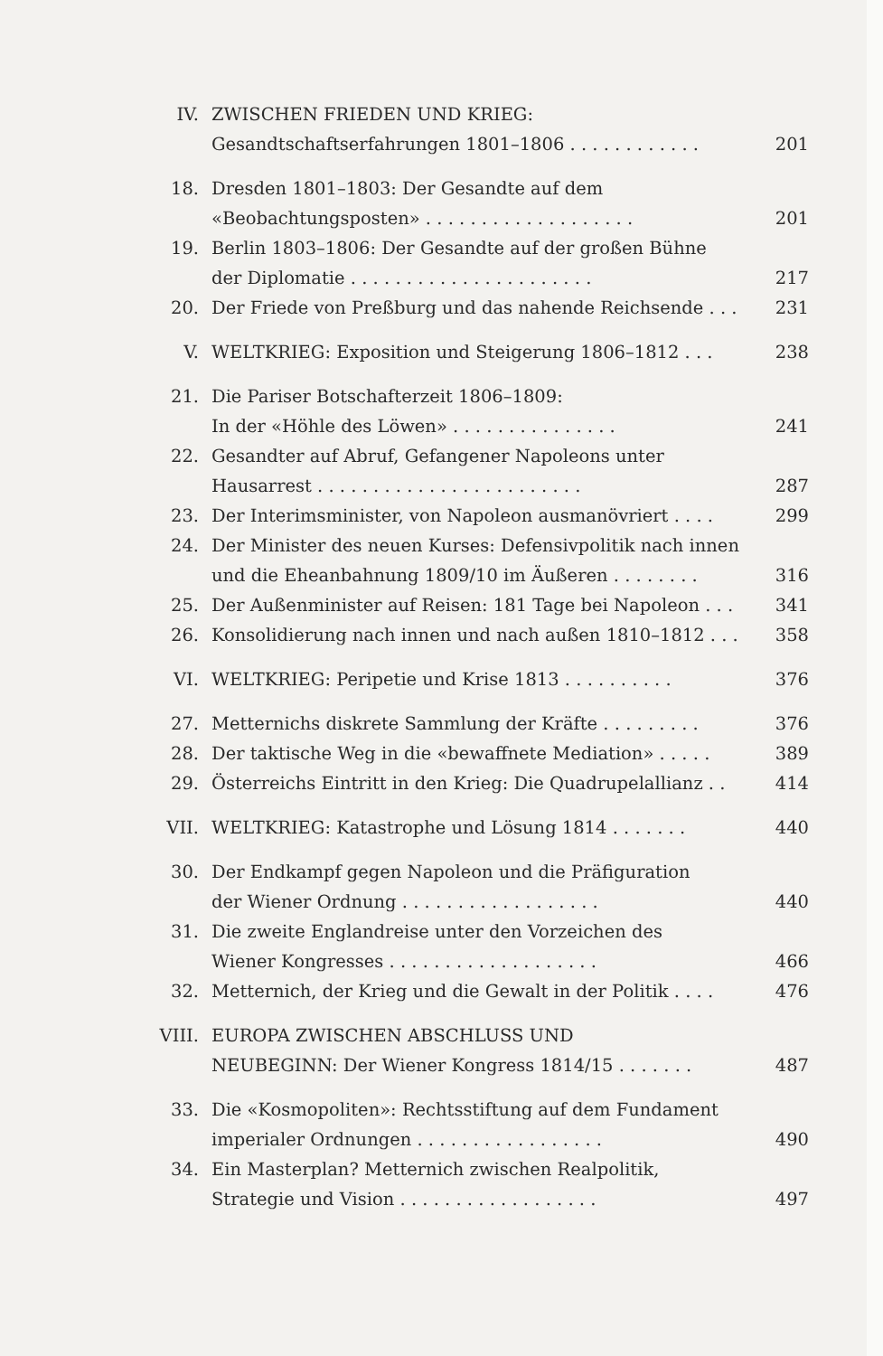IV. ZWISCHEN FRIEDEN UND KRIEG:
Gesandtschaftserfahrungen 1801–1806 . . . . . . . . . . . . 201
18. Dresden 1801–1803: Der Gesandte auf dem
«Beobachtungsposten» . . . . . . . . . . . . . . . . . . . 201
19. Berlin 1803–1806: Der Gesandte auf der großen Bühne
der Diplomatie . . . . . . . . . . . . . . . . . . . . . . 217
20. Der Friede von Preßburg und das nahende Reichsende . . . 231
V. WELTKRIEG: Exposition und Steigerung 1806–1812 . . . 238
21. Die Pariser Botschafterzeit 1806–1809:
In der «Höhle des Löwen» . . . . . . . . . . . . . . . 241
22. Gesandter auf Abruf, Gefangener Napoleons unter
Hausarrest . . . . . . . . . . . . . . . . . . . . . . . . 287
23. Der Interimsminister, von Napoleon ausmanövriert . . . . 299
24. Der Minister des neuen Kurses: Defensivpolitik nach innen
und die Eheanbahnung 1809/10 im Äußeren . . . . . . . . 316
25. Der Außenminister auf Reisen: 181 Tage bei Napoleon . . . 341
26. Konsolidierung nach innen und nach außen 1810–1812 . . . 358
VI. WELTKRIEG: Peripetie und Krise 1813 . . . . . . . . . . 376
27. Metternichs diskrete Sammlung der Kräfte . . . . . . . . . 376
28. Der taktische Weg in die «bewaffnete Mediation» . . . . . 389
29. Österreichs Eintritt in den Krieg: Die Quadrupelallianz . . 414
VII. WELTKRIEG: Katastrophe und Lösung 1814 . . . . . . . 440
30. Der Endkampf gegen Napoleon und die Präfiguration
der Wiener Ordnung . . . . . . . . . . . . . . . . . . 440
31. Die zweite Englandreise unter den Vorzeichen des
Wiener Kongresses . . . . . . . . . . . . . . . . . . . 466
32. Metternich, der Krieg und die Gewalt in der Politik . . . . 476
VIII. EUROPA ZWISCHEN ABSCHLUSS UND
NEUBEGINN: Der Wiener Kongress 1814/15 . . . . . . . 487
33. Die «Kosmopoliten»: Rechtsstiftung auf dem Fundament
imperialer Ordnungen . . . . . . . . . . . . . . . . . 490
34. Ein Masterplan? Metternich zwischen Realpolitik,
Strategie und Vision . . . . . . . . . . . . . . . . . . 497